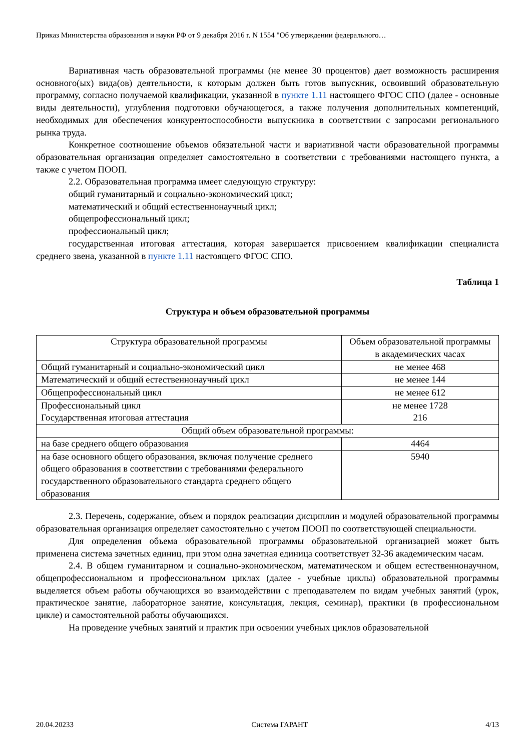Приказ Министерства образования и науки РФ от 9 декабря 2016 г. N 1554 "Об утверждении федерального…
Вариативная часть образовательной программы (не менее 30 процентов) дает возможность расширения основного(ых) вида(ов) деятельности, к которым должен быть готов выпускник, освоивший образовательную программу, согласно получаемой квалификации, указанной в пункте 1.11 настоящего ФГОС СПО (далее - основные виды деятельности), углубления подготовки обучающегося, а также получения дополнительных компетенций, необходимых для обеспечения конкурентоспособности выпускника в соответствии с запросами регионального рынка труда.
Конкретное соотношение объемов обязательной части и вариативной части образовательной программы образовательная организация определяет самостоятельно в соответствии с требованиями настоящего пункта, а также с учетом ПООП.
2.2. Образовательная программа имеет следующую структуру:
общий гуманитарный и социально-экономический цикл;
математический и общий естественнонаучный цикл;
общепрофессиональный цикл;
профессиональный цикл;
государственная итоговая аттестация, которая завершается присвоением квалификации специалиста среднего звена, указанной в пункте 1.11 настоящего ФГОС СПО.
Таблица 1
Структура и объем образовательной программы
| Структура образовательной программы | Объем образовательной программы в академических часах |
| --- | --- |
| Общий гуманитарный и социально-экономический цикл | не менее 468 |
| Математический и общий естественнонаучный цикл | не менее 144 |
| Общепрофессиональный цикл | не менее 612 |
| Профессиональный цикл Государственная итоговая аттестация | не менее 1728 216 |
| Общий объем образовательной программы: | |
| на базе среднего общего образования | 4464 |
| на базе основного общего образования, включая получение среднего общего образования в соответствии с требованиями федерального государственного образовательного стандарта среднего общего образования | 5940 |
2.3. Перечень, содержание, объем и порядок реализации дисциплин и модулей образовательной программы образовательная организация определяет самостоятельно с учетом ПООП по соответствующей специальности.
Для определения объема образовательной программы образовательной организацией может быть применена система зачетных единиц, при этом одна зачетная единица соответствует 32-36 академическим часам.
2.4. В общем гуманитарном и социально-экономическом, математическом и общем естественнонаучном, общепрофессиональном и профессиональном циклах (далее - учебные циклы) образовательной программы выделяется объем работы обучающихся во взаимодействии с преподавателем по видам учебных занятий (урок, практическое занятие, лабораторное занятие, консультация, лекция, семинар), практики (в профессиональном цикле) и самостоятельной работы обучающихся.
На проведение учебных занятий и практик при освоении учебных циклов образовательной
20.04.20233 Система ГАРАНТ 4/13